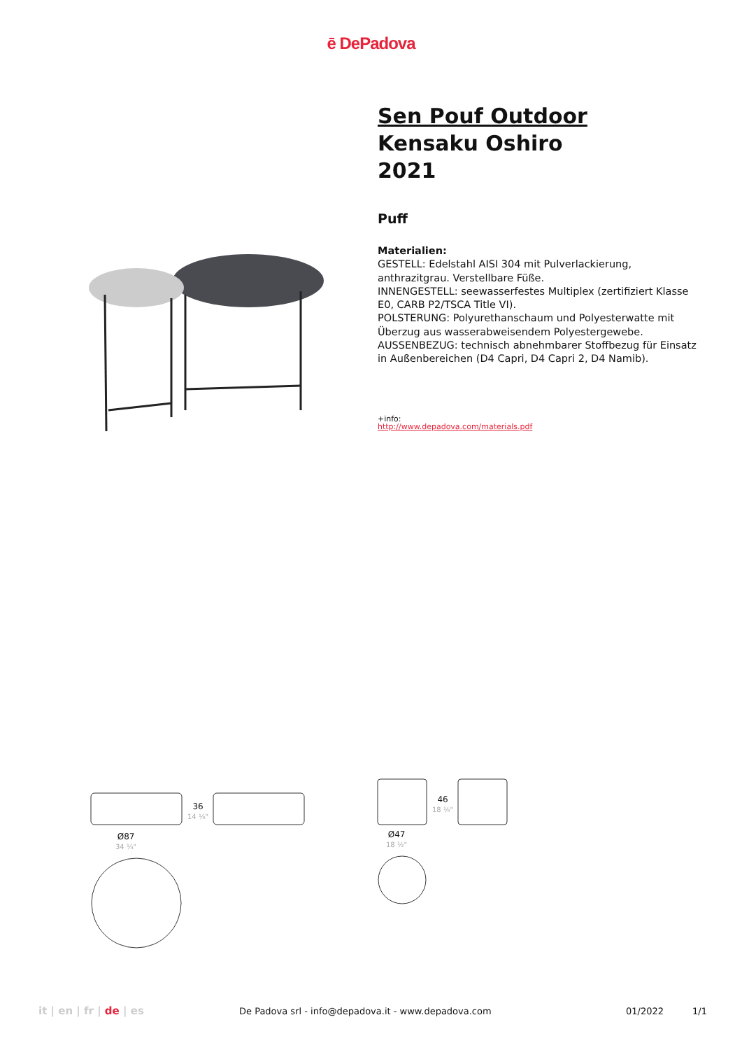ē DePadova
Sen Pouf Outdoor
Kensaku Oshiro
2021
Puff
Materialien:
GESTELL: Edelstahl AISI 304 mit Pulverlackierung, anthrazitgrau. Verstellbare Füße.
INNENGESTELL: seewasserfestes Multiplex (zertifiziert Klasse E0, CARB P2/TSCA Title VI).
POLSTERUNG: Polyurethanschaum und Polyesterwatte mit Überzug aus wasserabweisendem Polyestergewebe.
AUSSENBEZUG: technisch abnehmbarer Stoffbezug für Einsatz in Außenbereichen (D4 Capri, D4 Capri 2, D4 Namib).
+info:
http://www.depadova.com/materials.pdf
Ø87
34 ¼"
36
14 ⅛"
Ø47
18 ½"
46
18 ⅛"
it | en | fr | de | es De Padova srl - info@depadova.it - www.depadova.com 01/2022 1/1